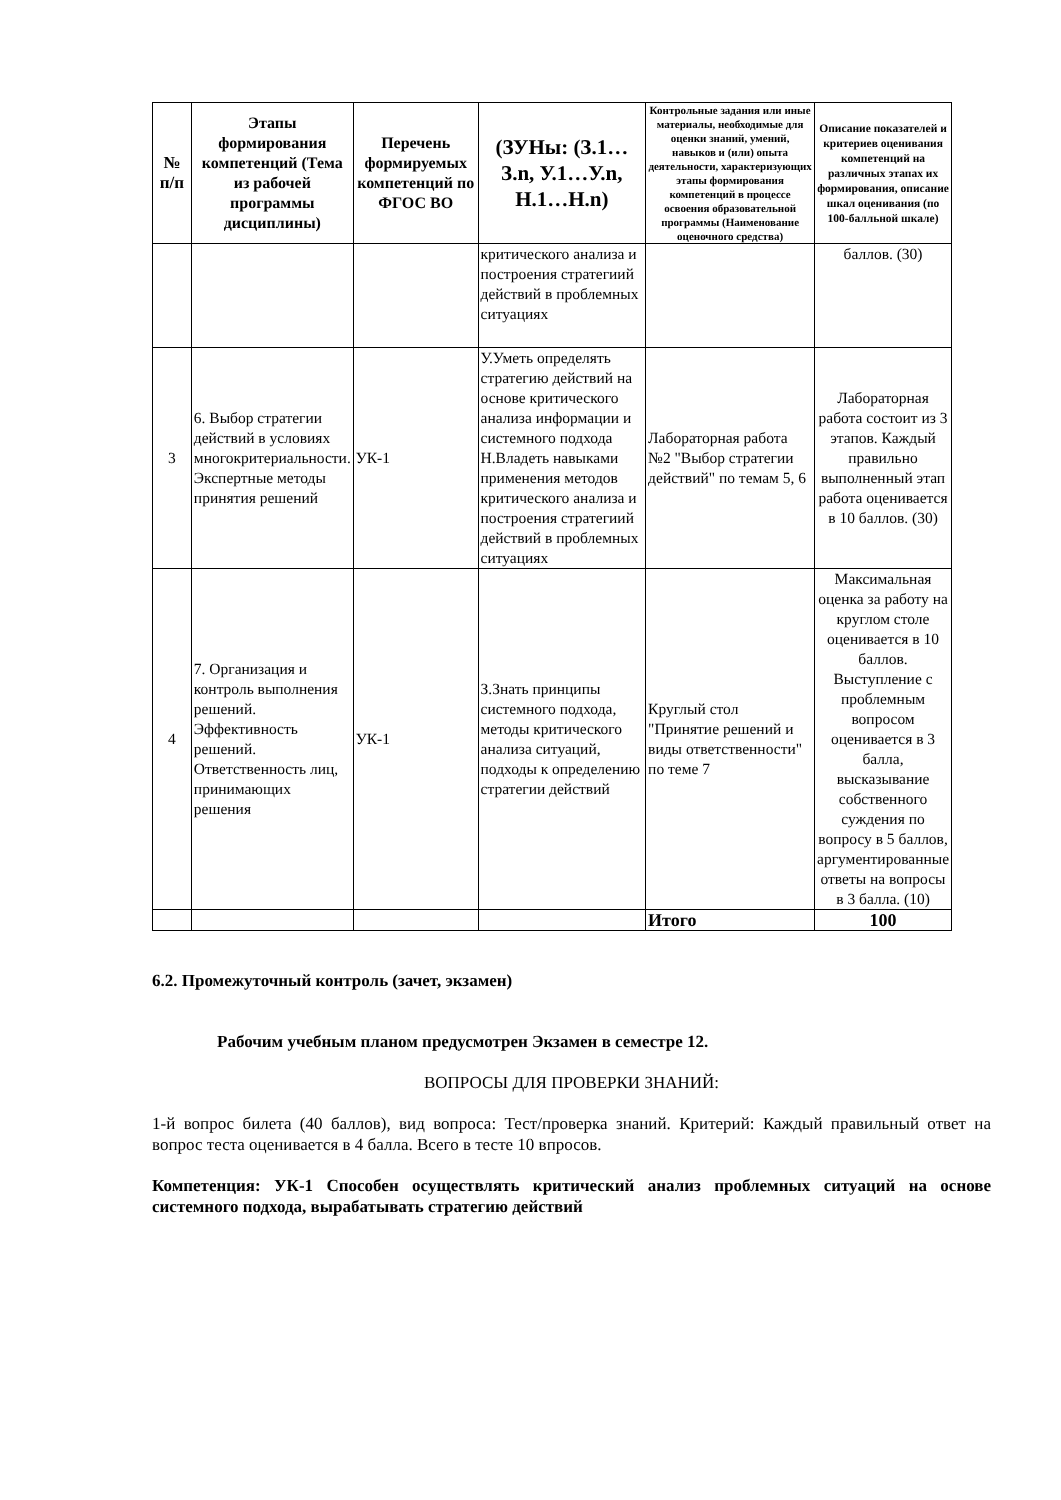| № п/п | Этапы формирования компетенций (Тема из рабочей программы дисциплины) | Перечень формируемых компетенций по ФГОС ВО | (ЗУНы: (З.1…З.n, У.1…У.n, Н.1…Н.n) | Контрольные задания или иные материалы, необходимые для оценки знаний, умений, навыков и (или) опыта деятельности, характеризующих этапы формирования компетенций в процессе освоения образовательной программы (Наименование оценочного средства) | Описание показателей и критериев оценивания компетенций на различных этапах их формирования, описание шкал оценивания (по 100-балльной шкале) |
| --- | --- | --- | --- | --- | --- |
| | | | критического анализа и построения стратегиий действий в проблемных ситуациях | | баллов. (30) |
| 3 | 6. Выбор стратегии действий в условиях многокритериальности. Экспертные методы принятия решений | УК-1 | У.Уметь определять стратегию действий на основе критического анализа информации и системного подхода Н.Владеть навыками применения методов критического анализа и построения стратегиий действий в проблемных ситуациях | Лабораторная работа №2 "Выбор стратегии действий" по темам 5, 6 | Лабораторная работа состоит из 3 этапов. Каждый правильно выполненный этап работа оценивается в 10 баллов. (30) |
| 4 | 7. Организация и контроль выполнения решений. Эффективность решений. Ответственность лиц, принимающих решения | УК-1 | З.Знать принципы системного подхода, методы критического анализа ситуаций, подходы к определению стратегии действий | Круглый стол "Принятие решений и виды ответственности" по теме 7 | Максимальная оценка за работу на круглом столе оценивается в 10 баллов. Выступление с проблемным вопросом оценивается в 3 балла, высказывание собственного суждения по вопросу в 5 баллов, аргументированные ответы на вопросы в 3 балла. (10) |
| | | | | Итого | 100 |
6.2. Промежуточный контроль (зачет, экзамен)
Рабочим учебным планом предусмотрен Экзамен в семестре 12.
ВОПРОСЫ ДЛЯ ПРОВЕРКИ ЗНАНИЙ:
1-й вопрос билета (40 баллов), вид вопроса: Тест/проверка знаний. Критерий: Каждый правильный ответ на вопрос теста оценивается в 4 балла. Всего в тесте 10 впросов.
Компетенция: УК-1 Способен осуществлять критический анализ проблемных ситуаций на основе системного подхода, вырабатывать стратегию действий